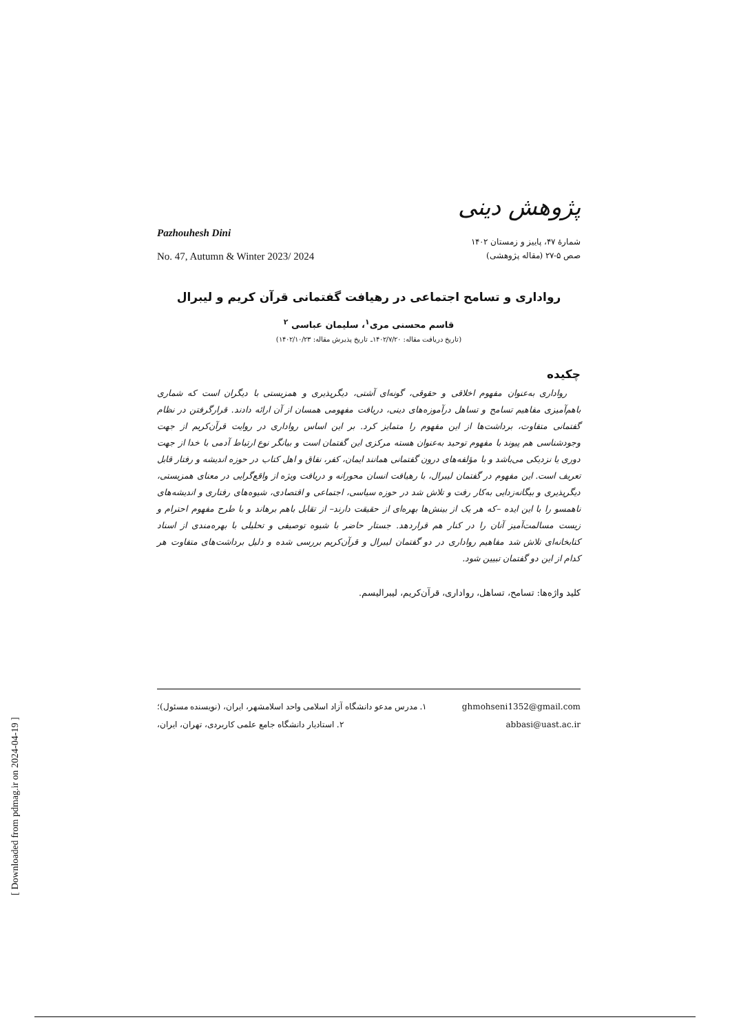پژوهش دینی
Pazhouhesh Dini
No. 47, Autumn & Winter 2023/ 2024
شمارهٔ ۴۷، پاییز و زمستان ۱۴۰۲
صص ۵-۲۷ (مقاله پژوهشی)
رواداری و تسامح اجتماعی در رهیافت گفتمانی قرآن کریم و لیبرال
قاسم محسنی مری<sup>۱</sup>، سلیمان عباسی <sup>۲</sup>
(تاریخ دریافت مقاله: ۱۴۰۲/۷/۲۰ـ تاریخ پذیرش مقاله: ۱۴۰۲/۱۰/۲۳)
چکیده
رواداری به‌عنوان مفهوم اخلاقی و حقوقی، گونه‌ای آشتی، دیگرپذیری و همزیستی با دیگران است که شماری باهم‌آمیزی مفاهیم تسامح و تساهل درآموزه‌های دینی، دریافت مفهومی همسان از آن ارائه دادند. قرارگرفتن در نظام گفتمانی متفاوت، برداشت‌ها از این مفهوم را متمایز کرد. بر این اساس رواداری در روایت قرآن‌کریم از جهت وجودشناسی هم پیوند با مفهوم توحید به‌عنوان هسته مرکزی این گفتمان است و بیانگر نوع ارتباط آدمی با خدا از جهت دوری یا نزدیکی می‌باشد و با مؤلفه‌های درون گفتمانی همانند ایمان، کفر، نفاق و اهل کتاب در حوزه اندیشه و رفتار قابل تعریف است. این مفهوم در گفتمان لیبرال، با رهیافت انسان محورانه و دریافت ویژه از واقع‌گرایی در معنای همزیستی، دیگرپذیری و بیگانه‌زدایی به‌کار رفت و تلاش شد در حوزه سیاسی، اجتماعی و اقتصادی، شیوه‌های رفتاری و اندیشه‌های ناهمسو را با این ایده –که هر یک از بینش‌ها بهره‌ای از حقیقت دارند– از تقابل باهم برهاند و با طرح مفهوم احترام و زیست مسالمت‌آمیز آنان را در کنار هم قراردهد. جستار حاضر با شیوه توصیفی و تحلیلی با بهره‌مندی از اسناد کتابخانه‌ای تلاش شد مفاهیم رواداری در دو گفتمان لیبرال و قرآن‌کریم بررسی شده و دلیل برداشت‌های متفاوت هر کدام از این دو گفتمان تبیین شود.
کلید واژه‌ها: تسامح، تساهل، رواداری، قرآن‌کریم، لیبرالیسم.
۱. مدرس مدعو دانشگاه آزاد اسلامی واحد اسلامشهر، ایران، (نویسنده مسئول)؛ ghmohseni1352@gmail.com
۲. استادیار دانشگاه جامع علمی کاربردی، تهران، ایران، abbasi@uast.ac.ir
[ Downloaded from pdmag.ir on 2024-04-19 ]